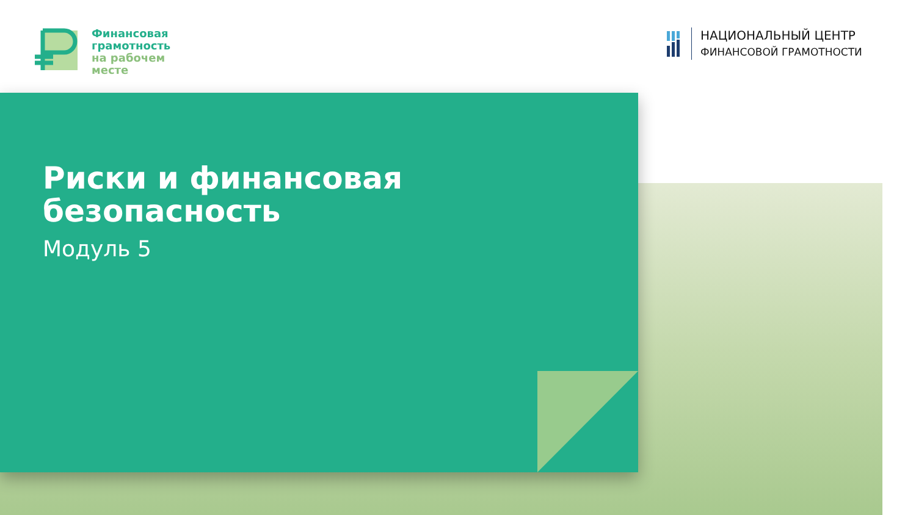Финансовая
грамотность
на рабочем
месте
НАЦИОНАЛЬНЫЙ ЦЕНТР
ФИНАНСОВОЙ ГРАМОТНОСТИ
Риски и финансовая
безопасность
Модуль 5